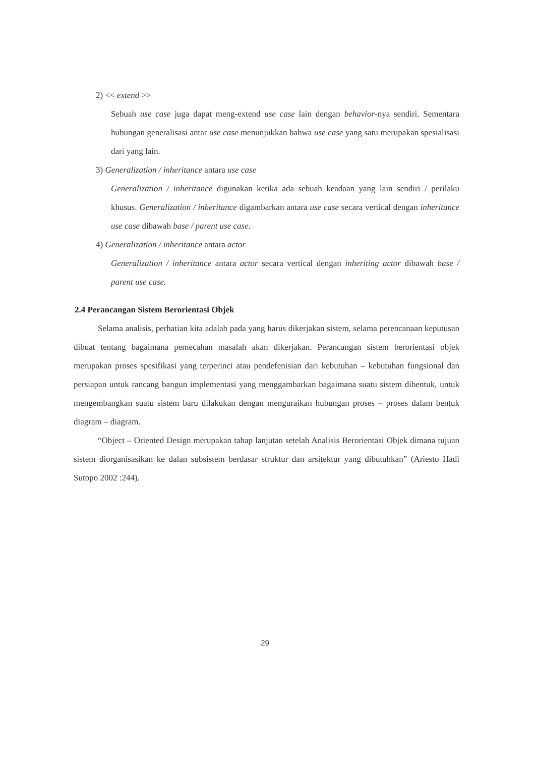2) << extend >>
Sebuah use case juga dapat meng-extend use case lain dengan behavior-nya sendiri. Sementara hubungan generalisasi antar use case menunjukkan bahwa use case yang satu merupakan spesialisasi dari yang lain.
3) Generalization / inheritance antara use case
Generalization / inheritance digunakan ketika ada sebuah keadaan yang lain sendiri / perilaku khusus. Generalization / inheritance digambarkan antara use case secara vertical dengan inheritance use case dibawah base / parent use case.
4) Generalization / inheritance antara actor
Generalization / inheritance antara actor secara vertical dengan inheriting actor dibawah base / parent use case.
2.4 Perancangan Sistem Berorientasi Objek
Selama analisis, perhatian kita adalah pada yang harus dikerjakan sistem, selama perencanaan keputusan dibuat tentang bagaimana pemecahan masalah akan dikerjakan. Perancangan sistem berorientasi objek merupakan proses spesifikasi yang terperinci atau pendefenisian dari kebutuhan – kebutuhan fungsional dan persiapan untuk rancang bangun implementasi yang menggambarkan bagaimana suatu sistem dibentuk, untuk mengembangkan suatu sistem baru dilakukan dengan menguraikan hubungan proses – proses dalam bentuk diagram – diagram.
“Object – Oriented Design merupakan tahap lanjutan setelah Analisis Berorientasi Objek dimana tujuan sistem diorganisasikan ke dalan subsistem berdasar struktur dan arsitektur yang dibutuhkan” (Ariesto Hadi Sutopo 2002 :244).
29